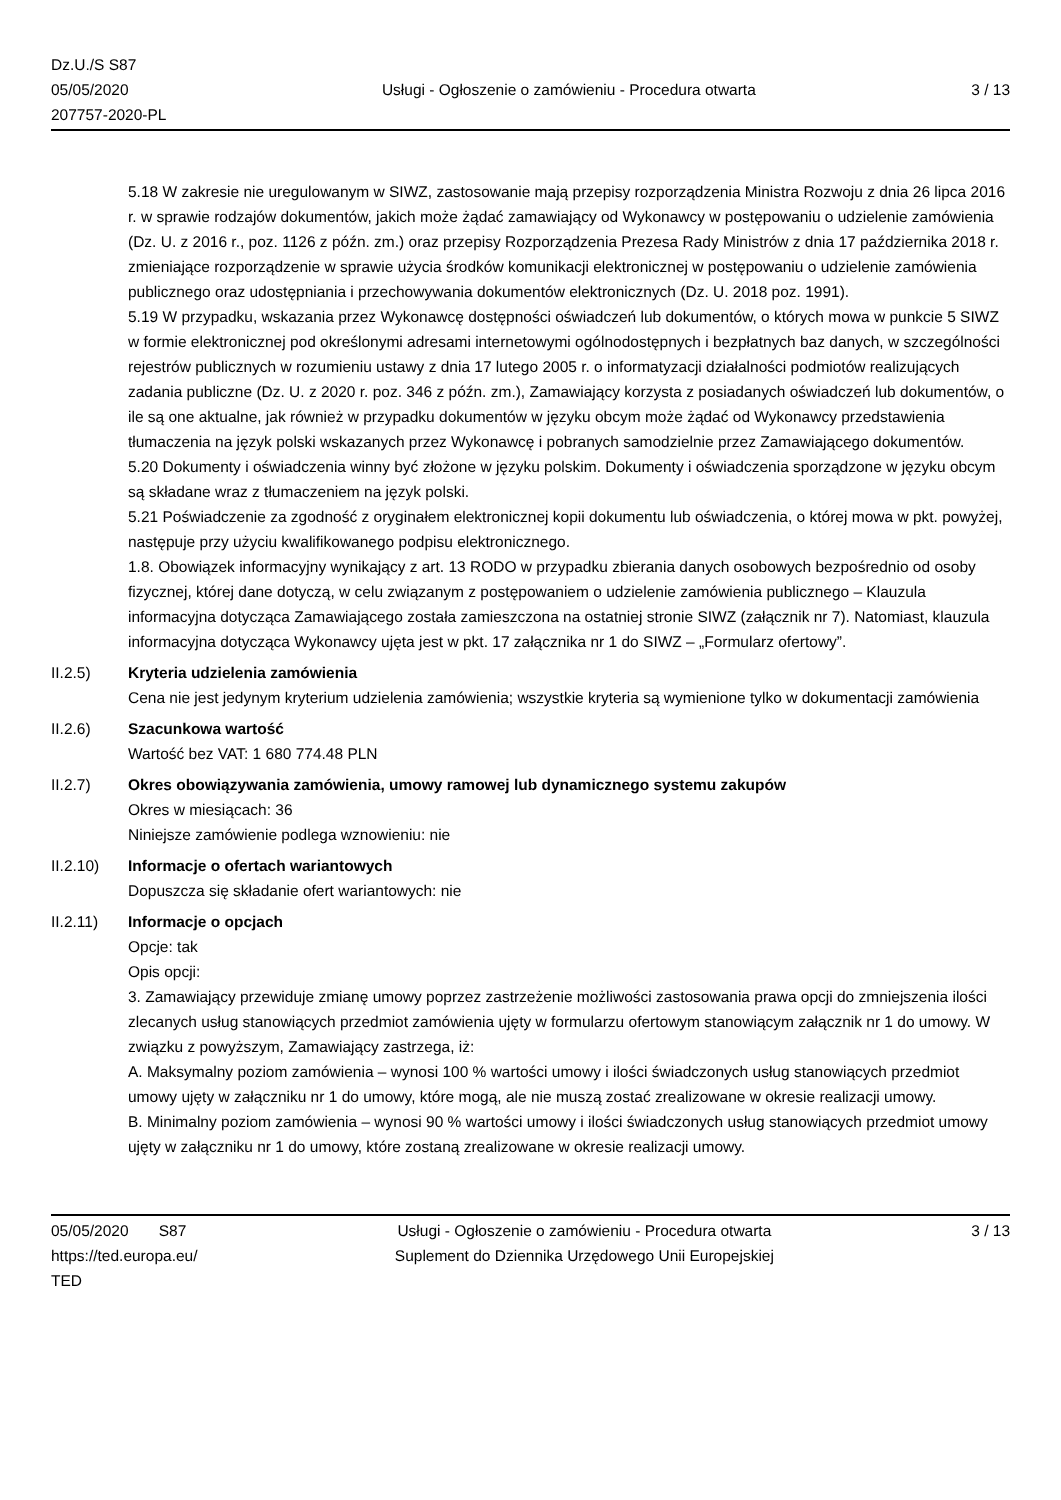Dz.U./S S87
05/05/2020
207757-2020-PL
Usługi - Ogłoszenie o zamówieniu - Procedura otwarta
3 / 13
5.18 W zakresie nie uregulowanym w SIWZ, zastosowanie mają przepisy rozporządzenia Ministra Rozwoju z dnia 26 lipca 2016 r. w sprawie rodzajów dokumentów, jakich może żądać zamawiający od Wykonawcy w postępowaniu o udzielenie zamówienia (Dz. U. z 2016 r., poz. 1126 z późn. zm.) oraz przepisy Rozporządzenia Prezesa Rady Ministrów z dnia 17 października 2018 r. zmieniające rozporządzenie w sprawie użycia środków komunikacji elektronicznej w postępowaniu o udzielenie zamówienia publicznego oraz udostępniania i przechowywania dokumentów elektronicznych (Dz. U. 2018 poz. 1991).
5.19 W przypadku, wskazania przez Wykonawcę dostępności oświadczeń lub dokumentów, o których mowa w punkcie 5 SIWZ w formie elektronicznej pod określonymi adresami internetowymi ogólnodostępnych i bezpłatnych baz danych, w szczególności rejestrów publicznych w rozumieniu ustawy z dnia 17 lutego 2005 r. o informatyzacji działalności podmiotów realizujących zadania publiczne (Dz. U. z 2020 r. poz. 346 z późn. zm.), Zamawiający korzysta z posiadanych oświadczeń lub dokumentów, o ile są one aktualne, jak również w przypadku dokumentów w języku obcym może żądać od Wykonawcy przedstawienia tłumaczenia na język polski wskazanych przez Wykonawcę i pobranych samodzielnie przez Zamawiającego dokumentów.
5.20 Dokumenty i oświadczenia winny być złożone w języku polskim. Dokumenty i oświadczenia sporządzone w języku obcym są składane wraz z tłumaczeniem na język polski.
5.21 Poświadczenie za zgodność z oryginałem elektronicznej kopii dokumentu lub oświadczenia, o której mowa w pkt. powyżej, następuje przy użyciu kwalifikowanego podpisu elektronicznego.
1.8. Obowiązek informacyjny wynikający z art. 13 RODO w przypadku zbierania danych osobowych bezpośrednio od osoby fizycznej, której dane dotyczą, w celu związanym z postępowaniem o udzielenie zamówienia publicznego – Klauzula informacyjna dotycząca Zamawiającego została zamieszczona na ostatniej stronie SIWZ (załącznik nr 7). Natomiast, klauzula informacyjna dotycząca Wykonawcy ujęta jest w pkt. 17 załącznika nr 1 do SIWZ – „Formularz ofertowy”.
II.2.5) Kryteria udzielenia zamówienia
Cena nie jest jedynym kryterium udzielenia zamówienia; wszystkie kryteria są wymienione tylko w dokumentacji zamówienia
II.2.6) Szacunkowa wartość
Wartość bez VAT: 1 680 774.48 PLN
II.2.7) Okres obowiązywania zamówienia, umowy ramowej lub dynamicznego systemu zakupów
Okres w miesiącach: 36
Niniejsze zamówienie podlega wznowieniu: nie
II.2.10) Informacje o ofertach wariantowych
Dopuszcza się składanie ofert wariantowych: nie
II.2.11) Informacje o opcjach
Opcje: tak
Opis opcji:
3. Zamawiający przewiduje zmianę umowy poprzez zastrzeżenie możliwości zastosowania prawa opcji do zmniejszenia ilości zlecanych usług stanowiących przedmiot zamówienia ujęty w formularzu ofertowym stanowiącym załącznik nr 1 do umowy. W związku z powyższym, Zamawiający zastrzega, iż:
A. Maksymalny poziom zamówienia – wynosi 100 % wartości umowy i ilości świadczonych usług stanowiących przedmiot umowy ujęty w załączniku nr 1 do umowy, które mogą, ale nie muszą zostać zrealizowane w okresie realizacji umowy.
B. Minimalny poziom zamówienia – wynosi 90 % wartości umowy i ilości świadczonych usług stanowiących przedmiot umowy ujęty w załączniku nr 1 do umowy, które zostaną zrealizowane w okresie realizacji umowy.
05/05/2020 S87
https://ted.europa.eu/
TED
Usługi - Ogłoszenie o zamówieniu - Procedura otwarta
Suplement do Dziennika Urzędowego Unii Europejskiej
3 / 13